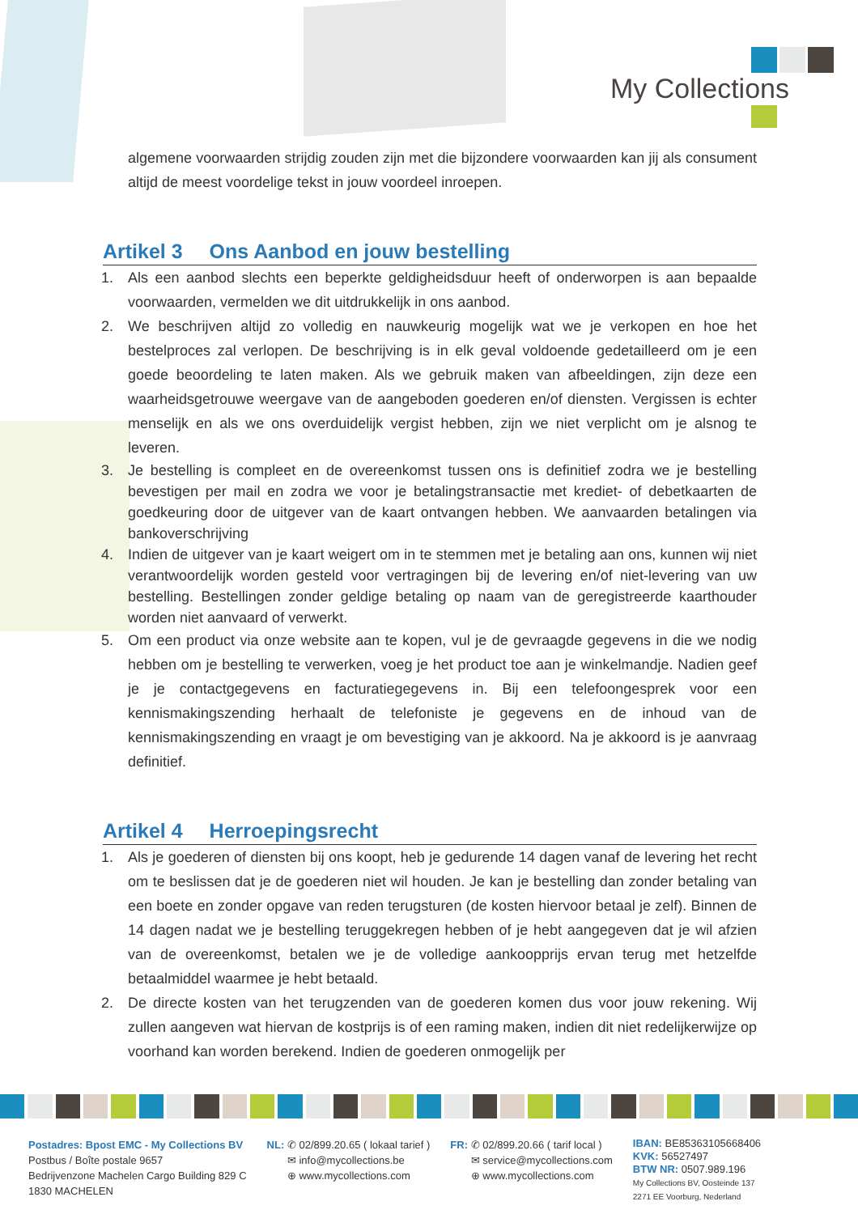My Collections
algemene voorwaarden strijdig zouden zijn met die bijzondere voorwaarden kan jij als consument altijd de meest voordelige tekst in jouw voordeel inroepen.
Artikel 3 Ons Aanbod en jouw bestelling
1. Als een aanbod slechts een beperkte geldigheidsduur heeft of onderworpen is aan bepaalde voorwaarden, vermelden we dit uitdrukkelijk in ons aanbod.
2. We beschrijven altijd zo volledig en nauwkeurig mogelijk wat we je verkopen en hoe het bestelproces zal verlopen. De beschrijving is in elk geval voldoende gedetailleerd om je een goede beoordeling te laten maken. Als we gebruik maken van afbeeldingen, zijn deze een waarheidsgetrouwe weergave van de aangeboden goederen en/of diensten. Vergissen is echter menselijk en als we ons overduidelijk vergist hebben, zijn we niet verplicht om je alsnog te leveren.
3. Je bestelling is compleet en de overeenkomst tussen ons is definitief zodra we je bestelling bevestigen per mail en zodra we voor je betalingstransactie met krediet- of debetkaarten de goedkeuring door de uitgever van de kaart ontvangen hebben. We aanvaarden betalingen via bankoverschrijving
4. Indien de uitgever van je kaart weigert om in te stemmen met je betaling aan ons, kunnen wij niet verantwoordelijk worden gesteld voor vertragingen bij de levering en/of niet-levering van uw bestelling. Bestellingen zonder geldige betaling op naam van de geregistreerde kaarthouder worden niet aanvaard of verwerkt.
5. Om een product via onze website aan te kopen, vul je de gevraagde gegevens in die we nodig hebben om je bestelling te verwerken, voeg je het product toe aan je winkelmandje. Nadien geef je je contactgegevens en facturatiegegevens in. Bij een telefoongesprek voor een kennismakingszending herhaalt de telefoniste je gegevens en de inhoud van de kennismakingszending en vraagt je om bevestiging van je akkoord. Na je akkoord is je aanvraag definitief.
Artikel 4 Herroepingsrecht
1. Als je goederen of diensten bij ons koopt, heb je gedurende 14 dagen vanaf de levering het recht om te beslissen dat je de goederen niet wil houden. Je kan je bestelling dan zonder betaling van een boete en zonder opgave van reden terugsturen (de kosten hiervoor betaal je zelf). Binnen de 14 dagen nadat we je bestelling teruggekregen hebben of je hebt aangegeven dat je wil afzien van de overeenkomst, betalen we je de volledige aankoopprijs ervan terug met hetzelfde betaalmiddel waarmee je hebt betaald.
2. De directe kosten van het terugzenden van de goederen komen dus voor jouw rekening. Wij zullen aangeven wat hiervan de kostprijs is of een raming maken, indien dit niet redelijkerwijze op voorhand kan worden berekend. Indien de goederen onmogelijk per
Postadres: Bpost EMC - My Collections BV
Postbus / Boîte postale 9657
Bedrijvenzone Machelen Cargo Building 829 C
1830 MACHELEN
NL: ✆ 02/899.20.65 ( lokaal tarief )
✉ info@mycollections.be
⊕ www.mycollections.com
FR: ✆ 02/899.20.66 ( tarif local )
✉ service@mycollections.com
⊕ www.mycollections.com
IBAN: BE85363105668406
KVK: 56527497
BTW NR: 0507.989.196
My Collections BV, Oosteinde 137
2271 EE Voorburg, Nederland